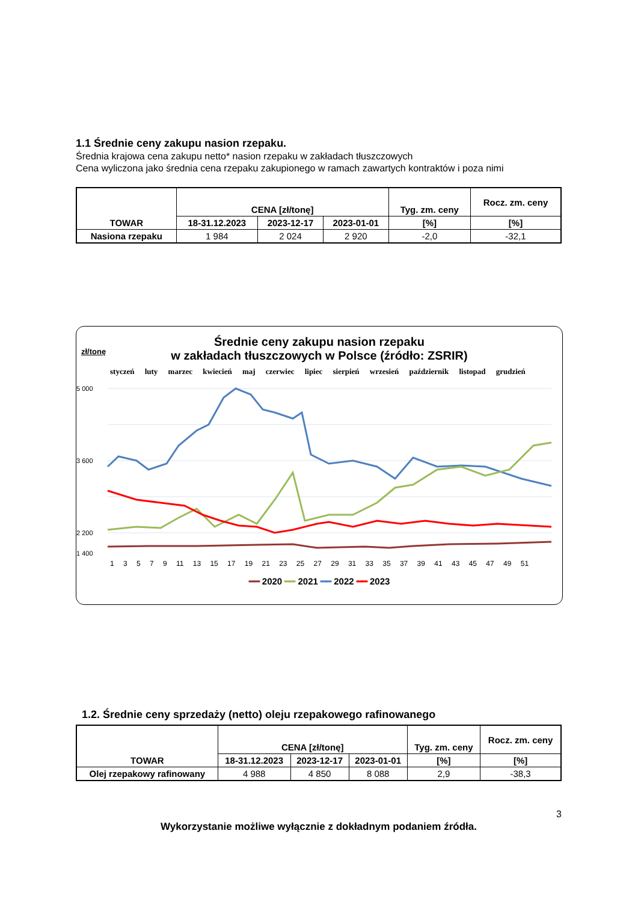1.1 Średnie ceny zakupu nasion rzepaku.
Średnia krajowa cena zakupu netto* nasion rzepaku w zakładach tłuszczowych
Cena wyliczona jako średnia cena rzepaku zakupionego w ramach zawartych kontraktów i poza nimi
| TOWAR | CENA [zł/tonę] | | | Tyg. zm. ceny | Rocz. zm. ceny |
| --- | --- | --- | --- | --- | --- |
| | 18-31.12.2023 | 2023-12-17 | 2023-01-01 | [%] | [%] |
| Nasiona rzepaku | 1 984 | 2 024 | 2 920 | -2,0 | -32,1 |
Średnie ceny zakupu nasion rzepaku
w zakładach tłuszczowych w Polsce (źródło: ZSRIR)
zł/tonę
styczeń luty marzec kwiecień maj czerwiec lipiec sierpień wrzesień październik listopad grudzień
5 000
3 600
2 200
1 400
1 3 5 7 9 11 13 15 17 19 21 23 25 27 29 31 33 35 37 39 41 43 45 47 49 51
━━ 2020 ━━ 2021 ━━ 2022 ━━ 2023
1.2. Średnie ceny sprzedaży (netto) oleju rzepakowego rafinowanego
| TOWAR | CENA [zł/tonę] | | | Tyg. zm. ceny | Rocz. zm. ceny |
| --- | --- | --- | --- | --- | --- |
| | 18-31.12.2023 | 2023-12-17 | 2023-01-01 | [%] | [%] |
| Olej rzepakowy rafinowany | 4 988 | 4 850 | 8 088 | 2,9 | -38,3 |
3
Wykorzystanie możliwe wyłącznie z dokładnym podaniem źródła.